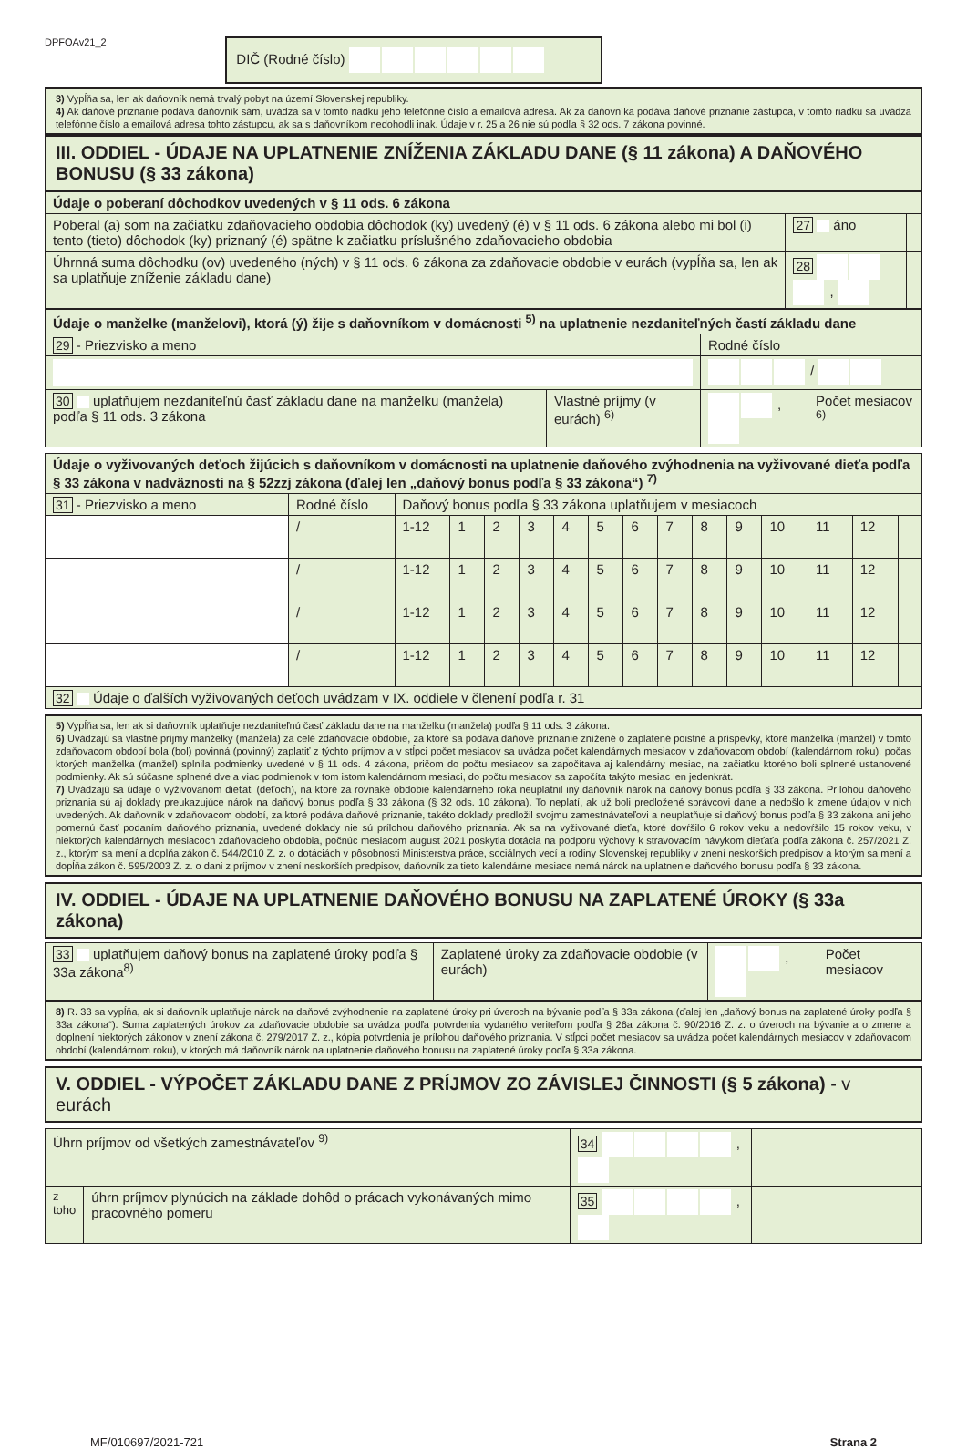DPFOAv21_2 DIČ (Rodné číslo)
3) Vypĺňa sa, len ak daňovník nemá trvalý pobyt na území Slovenskej republiky.
4) Ak daňové priznanie podáva daňovník sám, uvádza sa v tomto riadku jeho telefónne číslo a emailová adresa. Ak za daňovníka podáva daňové priznanie zástupca, v tomto riadku sa uvádza telefónne číslo a emailová adresa tohto zástupcu, ak sa s daňovníkom nedohodli inak. Údaje v r. 25 a 26 nie sú podľa § 32 ods. 7 zákona povinné.
III. ODDIEL - ÚDAJE NA UPLATNENIE ZNÍŽENIA ZÁKLADU DANE (§ 11 zákona) A DAŇOVÉHO BONUSU (§ 33 zákona)
| Údaje o poberaní dôchodkov uvedených v § 11 ods. 6 zákona | | |
| Poberal (a) som na začiatku zdaňovacieho obdobia dôchodok (ky) uvedený (é) v § 11 ods. 6 zákona alebo mi bol (i) tento (tieto) dôchodok (ky) priznaný (é) spätne k začiatku príslušného zdaňovacieho obdobia | 27 áno | |
| Úhrnná suma dôchodku (ov) uvedeného (ných) v § 11 ods. 6 zákona za zdaňovacie obdobie v eurách (vypĺňa sa, len ak sa uplatňuje zníženie základu dane) | 28 , | |
| Údaje o manželke (manželovi), ktorá (ý) žije s daňovníkom v domácnosti <sup>5)</sup> na uplatnenie nezdaniteľných častí základu dane | | | |
| 29 - Priezvisko a meno | | Rodné číslo | |
| | | / | |
| 30 uplatňujem nezdaniteľnú časť základu dane na manželku (manžela) podľa § 11 ods. 3 zákona | Vlastné príjmy (v eurách) <sup>6)</sup> | , | Počet mesiacov <sup>6)</sup> |
| Údaje o vyživovaných deťoch žijúcich s daňovníkom v domácnosti na uplatnenie daňového zvýhodnenia na vyživované dieťa podľa § 33 zákona v nadväznosti na § 52zzj zákona (ďalej len „daňový bonus podľa § 33 zákona“) <sup>7)</sup> | | | | | | | | | | | | | | | |
| 31 - Priezvisko a meno | Rodné číslo | Daňový bonus podľa § 33 zákona uplatňujem v mesiacoch | | | | | | | | | | | | | |
| | / | 1-12 | 1 | 2 | 3 | 4 | 5 | 6 | 7 | 8 | 9 | 10 | 11 | 12 | |
| | / | 1-12 | 1 | 2 | 3 | 4 | 5 | 6 | 7 | 8 | 9 | 10 | 11 | 12 | |
| | / | 1-12 | 1 | 2 | 3 | 4 | 5 | 6 | 7 | 8 | 9 | 10 | 11 | 12 | |
| | / | 1-12 | 1 | 2 | 3 | 4 | 5 | 6 | 7 | 8 | 9 | 10 | 11 | 12 | |
| 32 Údaje o ďalších vyživovaných deťoch uvádzam v IX. oddiele v členení podľa r. 31 | | | | | | | | | | | | | | | |
5) Vypĺňa sa, len ak si daňovník uplatňuje nezdaniteľnú časť základu dane na manželku (manžela) podľa § 11 ods. 3 zákona.
6) Uvádzajú sa vlastné príjmy manželky (manžela) za celé zdaňovacie obdobie, za ktoré sa podáva daňové priznanie znížené o zaplatené poistné a príspevky, ktoré manželka (manžel) v tomto zdaňovacom období bola (bol) povinná (povinný) zaplatiť z týchto príjmov a v stĺpci počet mesiacov sa uvádza počet kalendárnych mesiacov v zdaňovacom období (kalendárnom roku), počas ktorých manželka (manžel) splnila podmienky uvedené v § 11 ods. 4 zákona, pričom do počtu mesiacov sa započítava aj kalendárny mesiac, na začiatku ktorého boli splnené ustanovené podmienky. Ak sú súčasne splnené dve a viac podmienok v tom istom kalendárnom mesiaci, do počtu mesiacov sa započíta takýto mesiac len jedenkrát.
7) Uvádzajú sa údaje o vyživovanom dieťati (deťoch), na ktoré za rovnaké obdobie kalendárneho roka neuplatnil iný daňovník nárok na daňový bonus podľa § 33 zákona. Prílohou daňového priznania sú aj doklady preukazujúce nárok na daňový bonus podľa § 33 zákona (§ 32 ods. 10 zákona). To neplatí, ak už boli predložené správcovi dane a nedošlo k zmene údajov v nich uvedených. Ak daňovník v zdaňovacom období, za ktoré podáva daňové priznanie, takéto doklady predložil svojmu zamestnávateľovi a neuplatňuje si daňový bonus podľa § 33 zákona ani jeho pomernú časť podaním daňového priznania, uvedené doklady nie sú prílohou daňového priznania. Ak sa na vyživované dieťa, ktoré dovŕšilo 6 rokov veku a nedovŕšilo 15 rokov veku, v niektorých kalendárnych mesiacoch zdaňovacieho obdobia, počnúc mesiacom august 2021 poskytla dotácia na podporu výchovy k stravovacím návykom dieťaťa podľa zákona č. 257/2021 Z. z., ktorým sa mení a dopĺňa zákon č. 544/2010 Z. z. o dotáciách v pôsobnosti Ministerstva práce, sociálnych vecí a rodiny Slovenskej republiky v znení neskorších predpisov a ktorým sa mení a dopĺňa zákon č. 595/2003 Z. z. o dani z príjmov v znení neskorších predpisov, daňovník za tieto kalendárne mesiace nemá nárok na uplatnenie daňového bonusu podľa § 33 zákona.
IV. ODDIEL - ÚDAJE NA UPLATNENIE DAŇOVÉHO BONUSU NA ZAPLATENÉ ÚROKY (§ 33a zákona)
| 33 uplatňujem daňový bonus na zaplatené úroky podľa § 33a zákona<sup>8)</sup> | Zaplatené úroky za zdaňovacie obdobie (v eurách) | , | Počet mesiacov |
8) R. 33 sa vypĺňa, ak si daňovník uplatňuje nárok na daňové zvýhodnenie na zaplatené úroky pri úveroch na bývanie podľa § 33a zákona (ďalej len „daňový bonus na zaplatené úroky podľa § 33a zákona“). Suma zaplatených úrokov za zdaňovacie obdobie sa uvádza podľa potvrdenia vydaného veriteľom podľa § 26a zákona č. 90/2016 Z. z. o úveroch na bývanie a o zmene a doplnení niektorých zákonov v znení zákona č. 279/2017 Z. z., kópia potvrdenia je prílohou daňového priznania. V stĺpci počet mesiacov sa uvádza počet kalendárnych mesiacov v zdaňovacom období (kalendárnom roku), v ktorých má daňovník nárok na uplatnenie daňového bonusu na zaplatené úroky podľa § 33a zákona.
V. ODDIEL - VÝPOČET ZÁKLADU DANE Z PRÍJMOV ZO ZÁVISLEJ ČINNOSTI (§ 5 zákona) - v eurách
| Úhrn príjmov od všetkých zamestnávateľov <sup>9)</sup> | | 34 , | |
| z toho | úhrn príjmov plynúcich na základe dohôd o prácach vykonávaných mimo pracovného pomeru | 35 , | |
MF/010697/2021-721 Strana 2